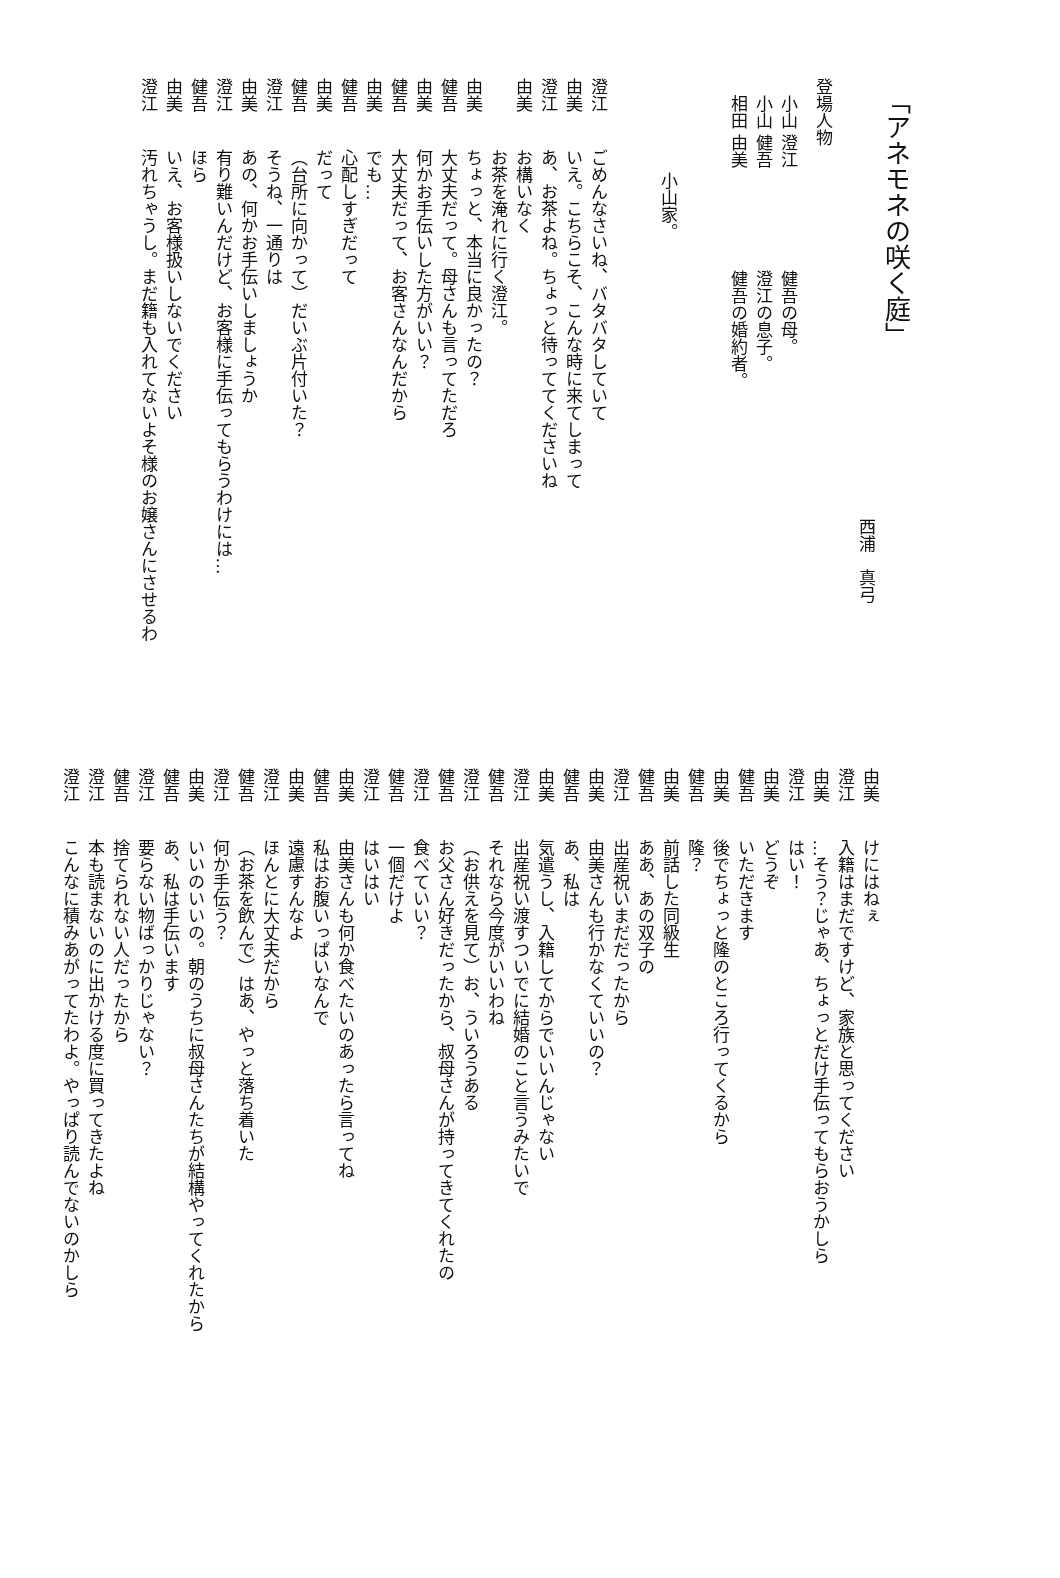「アネモネの咲く庭」
西浦　真弓
登場人物
小山 澄江　　　　　　健吾の母。
小山 健吾　　　　　　澄江の息子。
相田 由美　　　　　　健吾の婚約者。
小山家。
澄江ごめんなさいね、バタバタしていて
由美いえ。こちらこそ、こんな時に来てしまって
澄江あ、お茶よね。ちょっと待っててくださいね
由美お構いなく
お茶を淹れに行く澄江。
由美ちょっと、本当に良かったの？
健吾大丈夫だって。母さんも言ってただろ
由美何かお手伝いした方がいい？
健吾大丈夫だって、お客さんなんだから
由美でも…
健吾心配しすぎだって
由美だって
健吾（台所に向かって）だいぶ片付いた？
澄江そうね、一通りは
由美あの、何かお手伝いしましょうか
澄江有り難いんだけど、お客様に手伝ってもらうわけには…
健吾ほら
由美いえ、お客様扱いしないでください
澄江汚れちゃうし。まだ籍も入れてないよそ様のお嬢さんにさせるわ
由美けにはねぇ
澄江入籍はまだですけど、家族と思ってください
由美…そう？じゃあ、ちょっとだけ手伝ってもらおうかしら
澄江はい！
由美どうぞ
健吾いただきます
由美後でちょっと隆のところ行ってくるから
健吾隆？
由美前話した同級生
健吾ああ、あの双子の
澄江出産祝いまだだったから
由美由美さんも行かなくていいの？
健吾あ、私は
由美気遣うし、入籍してからでいいんじゃない
澄江出産祝い渡すついでに結婚のこと言うみたいで
健吾それなら今度がいいわね
澄江（お供えを見て）お、ういろうある
健吾お父さん好きだったから、叔母さんが持ってきてくれたの
澄江食べていい？
健吾一個だけよ
澄江はいはい
由美由美さんも何か食べたいのあったら言ってね
健吾私はお腹いっぱいなんで
由美遠慮すんなよ
澄江ほんとに大丈夫だから
健吾（お茶を飲んで）はあ、やっと落ち着いた
澄江何か手伝う？
由美いいのいいの。朝のうちに叔母さんたちが結構やってくれたから
健吾あ、私は手伝います
澄江要らない物ばっかりじゃない？
健吾捨てられない人だったから
澄江本も読まないのに出かける度に買ってきたよね
澄江こんなに積みあがってたわよ。やっぱり読んでないのかしら